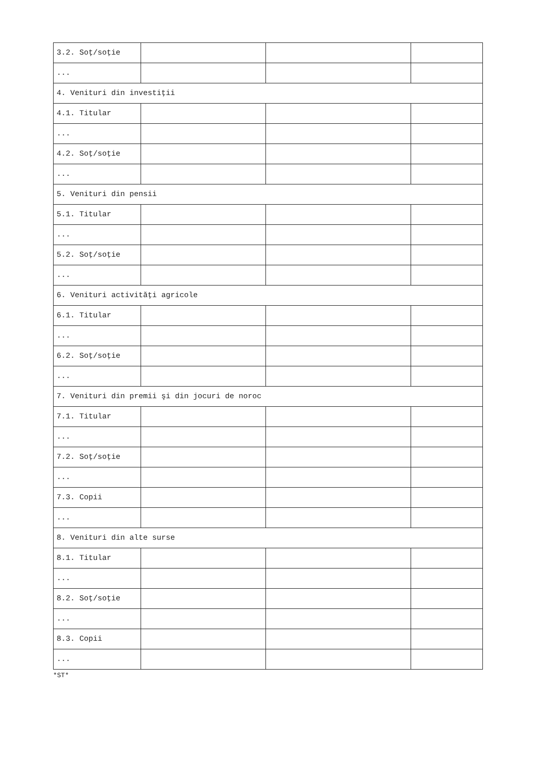| 3.2. Soţ/soţie | | | |
| ... | | | |
| 4. Venituri din investiţii | | | |
| 4.1. Titular | | | |
| ... | | | |
| 4.2. Soţ/soţie | | | |
| ... | | | |
| 5. Venituri din pensii | | | |
| 5.1. Titular | | | |
| ... | | | |
| 5.2. Soţ/soţie | | | |
| ... | | | |
| 6. Venituri activităţi agricole | | | |
| 6.1. Titular | | | |
| ... | | | |
| 6.2. Soţ/soţie | | | |
| ... | | | |
| 7. Venituri din premii şi din jocuri de noroc | | | |
| 7.1. Titular | | | |
| ... | | | |
| 7.2. Soţ/soţie | | | |
| ... | | | |
| 7.3. Copii | | | |
| ... | | | |
| 8. Venituri din alte surse | | | |
| 8.1. Titular | | | |
| ... | | | |
| 8.2. Soţ/soţie | | | |
| ... | | | |
| 8.3. Copii | | | |
| ... | | | |
*ST*